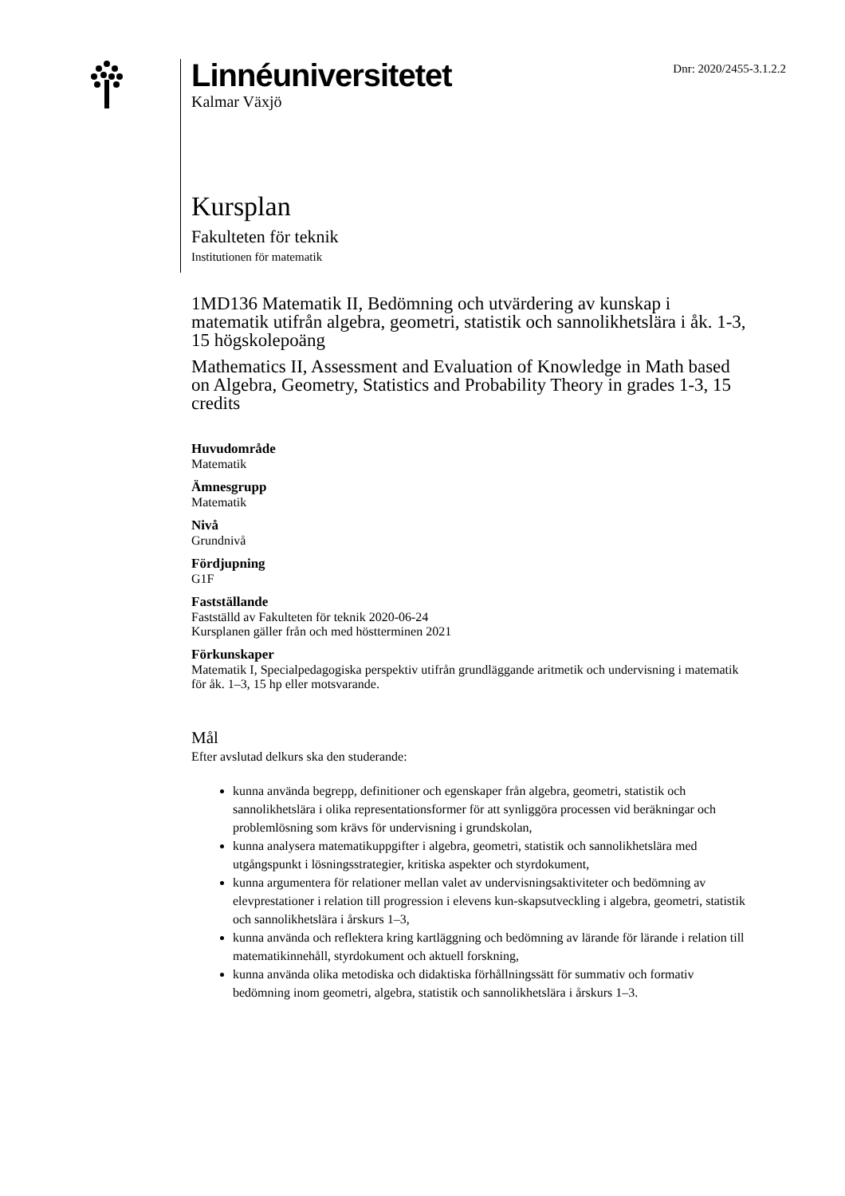Linnéuniversitetet
Kalmar Växjö
Dnr: 2020/2455-3.1.2.2
Kursplan
Fakulteten för teknik
Institutionen för matematik
1MD136 Matematik II, Bedömning och utvärdering av kunskap i matematik utifrån algebra, geometri, statistik och sannolikhetslära i åk. 1-3, 15 högskolepoäng
Mathematics II, Assessment and Evaluation of Knowledge in Math based on Algebra, Geometry, Statistics and Probability Theory in grades 1-3, 15 credits
Huvudområde
Matematik
Ämnesgrupp
Matematik
Nivå
Grundnivå
Fördjupning
G1F
Fastställande
Fastställd av Fakulteten för teknik 2020-06-24
Kursplanen gäller från och med höstterminen 2021
Förkunskaper
Matematik I, Specialpedagogiska perspektiv utifrån grundläggande aritmetik och undervisning i matematik för åk. 1–3, 15 hp eller motsvarande.
Mål
Efter avslutad delkurs ska den studerande:
kunna använda begrepp, definitioner och egenskaper från algebra, geometri, statistik och sannolikhetslära i olika representationsformer för att synliggöra processen vid beräkningar och problemlösning som krävs för undervisning i grundskolan,
kunna analysera matematikuppgifter i algebra, geometri, statistik och sannolikhetslära med utgångspunkt i lösningsstrategier, kritiska aspekter och styrdokument,
kunna argumentera för relationer mellan valet av undervisningsaktiviteter och bedömning av elevprestationer i relation till progression i elevens kun-skapsutveckling i algebra, geometri, statistik och sannolikhetslära i årskurs 1–3,
kunna använda och reflektera kring kartläggning och bedömning av lärande för lärande i relation till matematikinnehåll, styrdokument och aktuell forskning,
kunna använda olika metodiska och didaktiska förhållningssätt för summativ och formativ bedömning inom geometri, algebra, statistik och sannolikhetslära i årskurs 1–3.